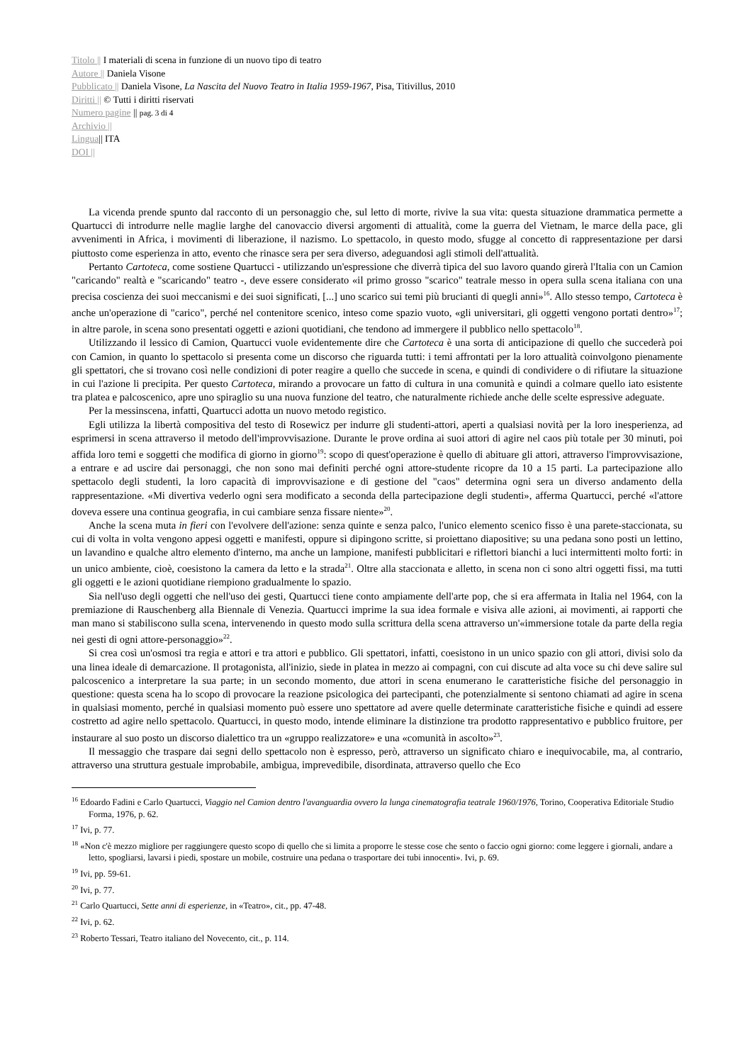Titolo || I materiali di scena in funzione di un nuovo tipo di teatro
Autore || Daniela Visone
Pubblicato || Daniela Visone, La Nascita del Nuovo Teatro in Italia 1959-1967, Pisa, Titivillus, 2010
Diritti || © Tutti i diritti riservati
Numero pagine || pag. 3 di 4
Archivio ||
Lingua|| ITA
DOI ||
La vicenda prende spunto dal racconto di un personaggio che, sul letto di morte, rivive la sua vita: questa situazione drammatica permette a Quartucci di introdurre nelle maglie larghe del canovaccio diversi argomenti di attualità, come la guerra del Vietnam, le marce della pace, gli avvenimenti in Africa, i movimenti di liberazione, il nazismo. Lo spettacolo, in questo modo, sfugge al concetto di rappresentazione per darsi piuttosto come esperienza in atto, evento che rinasce sera per sera diverso, adeguandosi agli stimoli dell'attualità.
Pertanto Cartoteca, come sostiene Quartucci - utilizzando un'espressione che diverrà tipica del suo lavoro quando girerà l'Italia con un Camion "caricando" realtà e "scaricando" teatro -, deve essere considerato «il primo grosso "scarico" teatrale messo in opera sulla scena italiana con una precisa coscienza dei suoi meccanismi e dei suoi significati, [...] uno scarico sui temi più brucianti di quegli anni»<sup>16</sup>. Allo stesso tempo, Cartoteca è anche un'operazione di "carico", perché nel contenitore scenico, inteso come spazio vuoto, «gli universitari, gli oggetti vengono portati dentro»<sup>17</sup>; in altre parole, in scena sono presentati oggetti e azioni quotidiani, che tendono ad immergere il pubblico nello spettacolo<sup>18</sup>.
Utilizzando il lessico di Camion, Quartucci vuole evidentemente dire che Cartoteca è una sorta di anticipazione di quello che succederà poi con Camion, in quanto lo spettacolo si presenta come un discorso che riguarda tutti: i temi affrontati per la loro attualità coinvolgono pienamente gli spettatori, che si trovano così nelle condizioni di poter reagire a quello che succede in scena, e quindi di condividere o di rifiutare la situazione in cui l'azione li precipita. Per questo Cartoteca, mirando a provocare un fatto di cultura in una comunità e quindi a colmare quello iato esistente tra platea e palcoscenico, apre uno spiraglio su una nuova funzione del teatro, che naturalmente richiede anche delle scelte espressive adeguate.
Per la messinscena, infatti, Quartucci adotta un nuovo metodo registico.
Egli utilizza la libertà compositiva del testo di Rosewicz per indurre gli studenti-attori, aperti a qualsiasi novità per la loro inesperienza, ad esprimersi in scena attraverso il metodo dell'improvvisazione. Durante le prove ordina ai suoi attori di agire nel caos più totale per 30 minuti, poi affida loro temi e soggetti che modifica di giorno in giorno<sup>19</sup>: scopo di quest'operazione è quello di abituare gli attori, attraverso l'improvvisazione, a entrare e ad uscire dai personaggi, che non sono mai definiti perché ogni attore-studente ricopre da 10 a 15 parti. La partecipazione allo spettacolo degli studenti, la loro capacità di improvvisazione e di gestione del "caos" determina ogni sera un diverso andamento della rappresentazione. «Mi divertiva vederlo ogni sera modificato a seconda della partecipazione degli studenti», afferma Quartucci, perché «l'attore doveva essere una continua geografia, in cui cambiare senza fissare niente»<sup>20</sup>.
Anche la scena muta in fieri con l'evolvere dell'azione: senza quinte e senza palco, l'unico elemento scenico fisso è una parete-staccionata, su cui di volta in volta vengono appesi oggetti e manifesti, oppure si dipingono scritte, si proiettano diapositive; su una pedana sono posti un lettino, un lavandino e qualche altro elemento d'interno, ma anche un lampione, manifesti pubblicitari e riflettori bianchi a luci intermittenti molto forti: in un unico ambiente, cioè, coesistono la camera da letto e la strada<sup>21</sup>. Oltre alla staccionata e alletto, in scena non ci sono altri oggetti fissi, ma tutti gli oggetti e le azioni quotidiane riempiono gradualmente lo spazio.
Sia nell'uso degli oggetti che nell'uso dei gesti, Quartucci tiene conto ampiamente dell'arte pop, che si era affermata in Italia nel 1964, con la premiazione di Rauschenberg alla Biennale di Venezia. Quartucci imprime la sua idea formale e visiva alle azioni, ai movimenti, ai rapporti che man mano si stabiliscono sulla scena, intervenendo in questo modo sulla scrittura della scena attraverso un'«immersione totale da parte della regia nei gesti di ogni attore-personaggio»<sup>22</sup>.
Si crea così un'osmosi tra regia e attori e tra attori e pubblico. Gli spettatori, infatti, coesistono in un unico spazio con gli attori, divisi solo da una linea ideale di demarcazione. Il protagonista, all'inizio, siede in platea in mezzo ai compagni, con cui discute ad alta voce su chi deve salire sul palcoscenico a interpretare la sua parte; in un secondo momento, due attori in scena enumerano le caratteristiche fisiche del personaggio in questione: questa scena ha lo scopo di provocare la reazione psicologica dei partecipanti, che potenzialmente si sentono chiamati ad agire in scena in qualsiasi momento, perché in qualsiasi momento può essere uno spettatore ad avere quelle determinate caratteristiche fisiche e quindi ad essere costretto ad agire nello spettacolo. Quartucci, in questo modo, intende eliminare la distinzione tra prodotto rappresentativo e pubblico fruitore, per instaurare al suo posto un discorso dialettico tra un «gruppo realizzatore» e una «comunità in ascolto»<sup>23</sup>.
Il messaggio che traspare dai segni dello spettacolo non è espresso, però, attraverso un significato chiaro e inequivocabile, ma, al contrario, attraverso una struttura gestuale improbabile, ambigua, imprevedibile, disordinata, attraverso quello che Eco
<sup>16</sup> Edoardo Fadini e Carlo Quartucci, Viaggio nel Camion dentro l'avanguardia ovvero la lunga cinematografia teatrale 1960/1976, Torino, Cooperativa Editoriale Studio Forma, 1976, p. 62.
<sup>17</sup> Ivi, p. 77.
<sup>18</sup> «Non c'è mezzo migliore per raggiungere questo scopo di quello che si limita a proporre le stesse cose che sento o faccio ogni giorno: come leggere i giornali, andare a letto, spogliarsi, lavarsi i piedi, spostare un mobile, costruire una pedana o trasportare dei tubi innocenti». Ivi, p. 69.
<sup>19</sup> Ivi, pp. 59-61.
<sup>20</sup> Ivi, p. 77.
<sup>21</sup> Carlo Quartucci, Sette anni di esperienze, in «Teatro», cit., pp. 47-48.
<sup>22</sup> Ivi, p. 62.
<sup>23</sup> Roberto Tessari, Teatro italiano del Novecento, cit., p. 114.